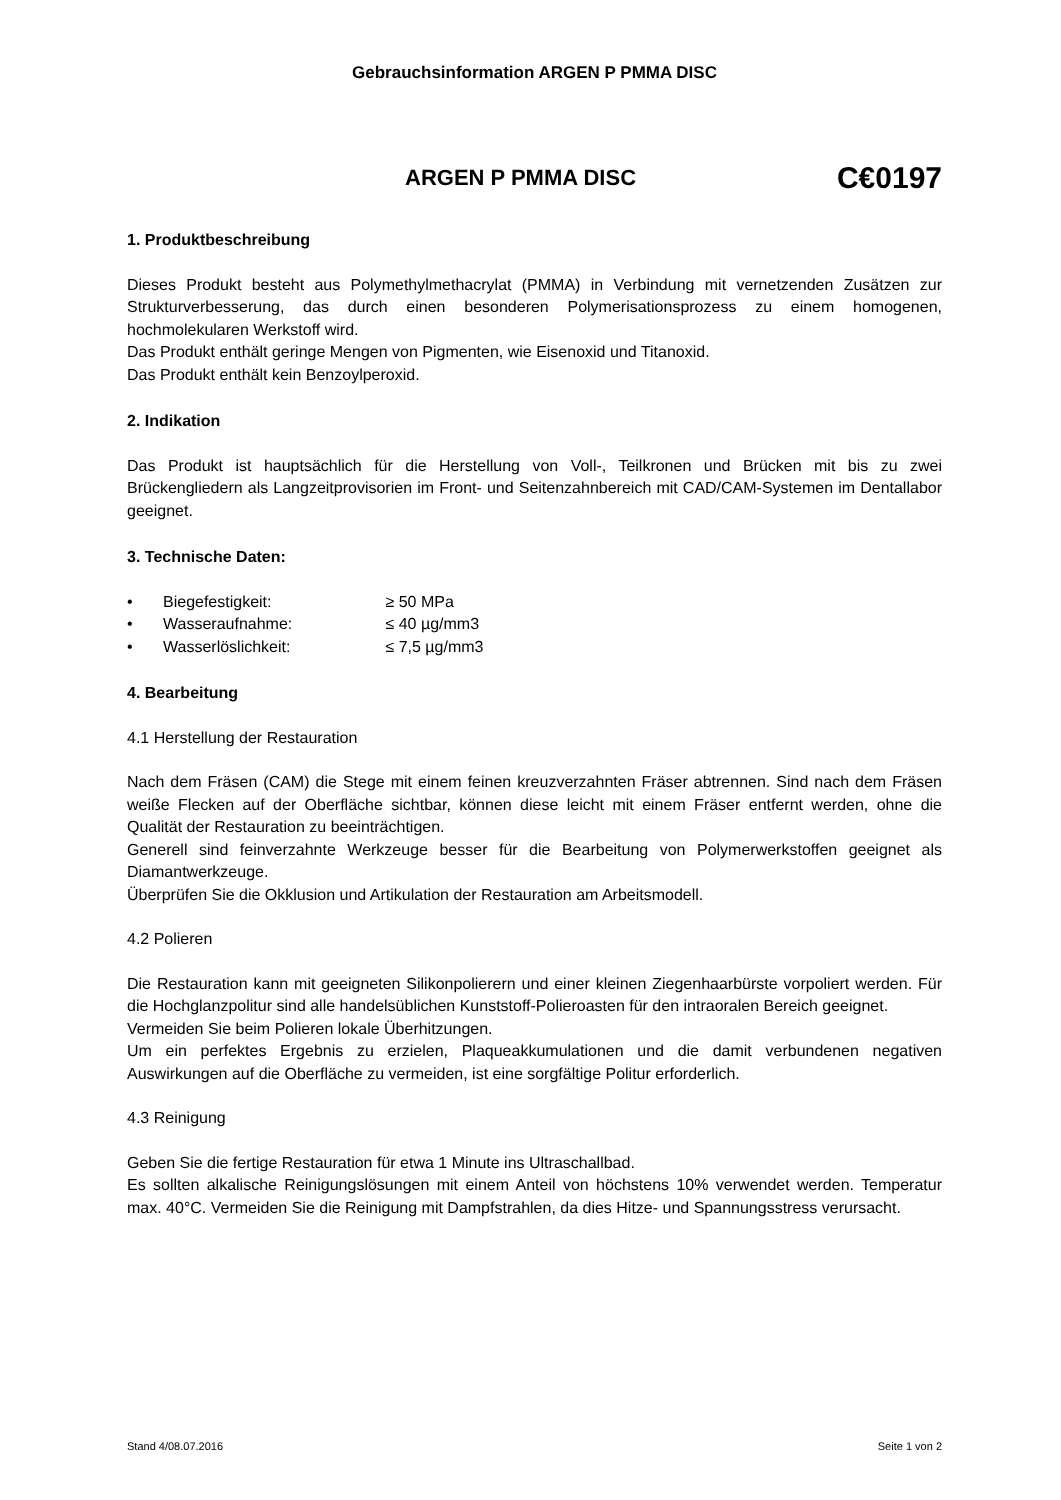Gebrauchsinformation ARGEN P PMMA DISC
ARGEN P PMMA DISC
C€0197
1. Produktbeschreibung
Dieses Produkt besteht aus Polymethylmethacrylat (PMMA) in Verbindung mit vernetzenden Zusätzen zur Strukturverbesserung, das durch einen besonderen Polymerisationsprozess zu einem homogenen, hochmolekularen Werkstoff wird.
Das Produkt enthält geringe Mengen von Pigmenten, wie Eisenoxid und Titanoxid.
Das Produkt enthält kein Benzoylperoxid.
2. Indikation
Das Produkt ist hauptsächlich für die Herstellung von Voll-, Teilkronen und Brücken mit bis zu zwei Brückengliedern als Langzeitprovisorien im Front- und Seitenzahnbereich mit CAD/CAM-Systemen im Dentallabor geeignet.
3. Technische Daten:
• Biegefestigkeit: ≥ 50 MPa
• Wasseraufnahme: ≤ 40 µg/mm3
• Wasserlöslichkeit: ≤ 7,5 µg/mm3
4. Bearbeitung
4.1 Herstellung der Restauration
Nach dem Fräsen (CAM) die Stege mit einem feinen kreuzverzahnten Fräser abtrennen. Sind nach dem Fräsen weiße Flecken auf der Oberfläche sichtbar, können diese leicht mit einem Fräser entfernt werden, ohne die Qualität der Restauration zu beeinträchtigen.
Generell sind feinverzahnte Werkzeuge besser für die Bearbeitung von Polymerwerkstoffen geeignet als Diamantwerkzeuge.
Überprüfen Sie die Okklusion und Artikulation der Restauration am Arbeitsmodell.
4.2 Polieren
Die Restauration kann mit geeigneten Silikonpolierern und einer kleinen Ziegenhaarbürste vorpoliert werden. Für die Hochglanzpolitur sind alle handelsüblichen Kunststoff-Polieroasten für den intraoralen Bereich geeignet.
Vermeiden Sie beim Polieren lokale Überhitzungen.
Um ein perfektes Ergebnis zu erzielen, Plaqueakkumulationen und die damit verbundenen negativen Auswirkungen auf die Oberfläche zu vermeiden, ist eine sorgfältige Politur erforderlich.
4.3 Reinigung
Geben Sie die fertige Restauration für etwa 1 Minute ins Ultraschallbad.
Es sollten alkalische Reinigungslösungen mit einem Anteil von höchstens 10% verwendet werden. Temperatur max. 40°C. Vermeiden Sie die Reinigung mit Dampfstrahlen, da dies Hitze- und Spannungsstress verursacht.
Stand 4/08.07.2016 Seite 1 von 2